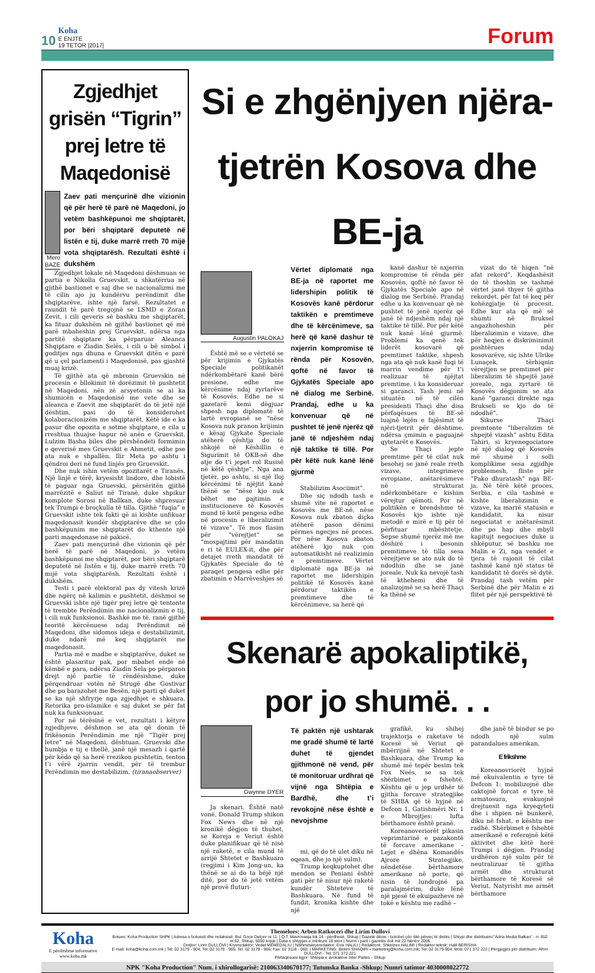10
Koha
E ENJTE
19 TETOR |2017|
Forum
Zgjedhjet grisën “Tigrin” prej letre të Maqedonisë
Mero BAZE
Zaev pati mençurinë dhe vizionin që për herë të parë në Maqedoni, jo vetëm bashkëpunoi me shqiptarët, por bëri shqiptarë deputetë në listën e tij, duke marrë rreth 70 mijë vota shqiptarësh. Rezultati është i dukshëm
Zgjedhjet lokale në Maqedoni dëshmuan se partia e Nikolla Gruevskit, u shkatërrua në gjithë bastionet e saj dhe se nacionalizmi me të cilin ajo ju kundërvu perëndimit dhe shqiptarëve, ishte një farsë. Rezultatet e raundit të parë tregojnë se LSMD e Zoran Zevit, i cili qeveris së bashku me shqiptarët, ka fituar dukshëm në gjithë bastionet që më parë mbaheshin prej Gruevskit, ndërsa nga partitë shqiptare ka përparuar Aleanca Shqiptare e Ziadin Selës, i cili u bë simbol i goditjes nga dhuna e Gruevskit ditën e parë që u çel parlamenti i Maqedonisë, pas gjashtë muaj krizë.
Të gjithë ata që mbronin Gruevskin në procesin e bllokimit të dorëzimit të pushtetit në Maqedoni, nën zë arsyetonin se ai ka shumicën e Maqedonisë me vete dhe se aleanca e Zaevit me shqiptarët do të jetë një dështim, pasi do të konsiderohet kolaboracionizëm me shqiptarët. Këtë ide e ka pasur dhe opozita e sotme shqiptare, e cila u rreshtua thuajse hapur në anën e Gruevskit. Lulzim Basha biles dhe përshëndeti formimin e qeverisë mes Gruevskit e Ahmetit, edhe pse ata nuk e shpallën. Ilir Meta po ashtu i qëndroi deri në fund linjës pro Gruevskit.
Dhe nuk ishin vetëm opozitarët e Tiranës. Një linjë e tërë, kryesisht lindore, dhe lobistë të paguar nga Gruevski, përsëritën gjithë marrëzitë e Saliut në Tiranë, duke shpikur komplote Sorosi në Ballkan, duke shpresuar tek Trumpi e broçkulla të tilla. Gjithë “fuqia” e Gruevskit ishte tek fakti që ai kishte unfikuar maqedonasit kundër shqiptarëve dhe se çdo bashkëpunim me shqiptarët do kthente një parti maqedonase në pakicë.
Zaev pati mençurinë dhe vizionin që për herë të parë në Maqedoni, jo vetëm bashkëpunoi me shqiptarët, por bëri shqiptarë deputetë në listën e tij, duke marrë rreth 70 mijë vota shqiptarësh. Rezultati është i dukshëm.
Testi i parë elektoral pas dy vitesh krizë dhe ngërç në kalimin e pushtetit, dëshmoi se Gruevski ishte një tigër prej letre që tentonte të trembte Perëndimin me nacionalizmin e tij, i cili nuk funksionoi. Bashkë me të, ranë gjithë teoritë kërcënuese ndaj Perëndimit në Maqedoni, dhe sidomos ideja e destabilizimit, duke ndarë më keq shqiptarët me maqedonasit.
Partia më e madhe e shqiptarëve, duket se është plasaritur pak, por mbahet ende në këmbë e para, ndërsa Ziadin Sela po përparon drejt një partie të rëndësishme, duke përqendruar votën në Strugë dhe Gostivar dhe po barazohet me Besën, një parti që duket se ka një shfryrje nga zgjedhjet e shkuara. Retorika pro-islamike e saj duket se për fat nuk ka funksionuar.
Por në tërësinë e vet, rezultati i këtyre zgjedhjeve, dëshmon se ata që donin të frikësonin Perëndimin me një “Tigër prej letre” në Maqedoni, dështuan. Gruevski dhe humbja e tij e thellë, janë një mesazh i qartë për këdo që sa herë rrezikon pushtetin, tenton t’i vërë zjarrin vendit, për të trembur Perëndimin me destabilizim. (tiranaobserver)
Si e zhgënjyen njëra-tjetrën Kosova dhe BE-ja
Augustin PALOKAJ
Është më se e vërtetë se për krijimin e Gjykatës Speciale politikanët ndërkombëtarë kanë bërë presione, edhe me kërcënime ndaj zyrtarëve të Kosovës. Edhe ne si gazetarë kemi dëgjuar shpesh nga diplomatë të lartë evropianë se “nëse Kosova nuk pranon krijimin e kësaj Gjykate Speciale atëherë çështja do të shkojë në Këshillin e Sigurimit të OKB-së dhe atje do t’i jepet rol Rusisë në këtë çështje”. Nga ana tjetër, po ashtu, si një lloj kërcënimi të njëjtit kanë thënë se “nëse kjo nuk bëhet me pajtimin e institucioneve të Kosovës mund të ketë pengesa edhe në procesin e liberalizimit të vizave”. Të mos flasim për “vërejtjet” se “mospajtimi për mandatin e ri të EULEX-it, dhe për detajet rreth mandatit të Gjykatës Speciale do të paraqet pengesa edhe për zbatimin e Marrëveshjes së
Vërtet diplomatë nga BE-ja në raportet me lidershipin politik të Kosovës kanë përdorur taktikën e premtimeve dhe të kërcënimeve, sa herë që kanë dashur të nxjerrin kompromise të rënda për Kosovën, qoftë në favor të Gjykatës Speciale apo në dialog me Serbinë. Prandaj, edhe u ka konvenuar që në pushtet të jenë njerëz që janë të ndjeshëm ndaj një taktike të tillë. Por për këtë nuk kanë lënë gjurmë
Stabilizim Asociimit”.
Dhe siç ndodh tash e shumë vite në raportet e Kosovës me BE-në, nëse Kosova nuk zbaton diçka atëherë pason dënimi përmes ngecjes në proces. Por nëse Kosova zbaton atëherë kjo nuk çon automatikisht në realizimin e premtimeve. Vërtet diplomatë nga BE-ja në raportet me lidershipin politikë të Kosovës kanë përdorur taktikën e premtimeve dhe të kërcënimeve, sa herë që
kanë dashur të nxjerrin kompromise të rënda për Kosovën, qoftë në favor të Gjykatës Speciale apo në dialog me Serbinë. Prandaj edhe u ka konvenuar që në pushtet të jenë njerëz që janë të ndjeshëm ndaj një taktike të tillë. Por për këtë nuk kanë lënë gjurmë. Problemi ka qenë tek liderët kosovarë që premtimet taktike, shpesh nga ata që nuk kanë fuqi të marrin vendime për t’i realizuar të njëjtat premtime, i ka konsideruar si garanci. Tash jemi në situatën në të cilën presidenti Thaçi dhe disa përfaqësues të BE-së luajnë lojën e fajësimit të njëri-tjetrit për dështime, ndërsa çmimin e paguajnë qytetarët e Kosovës.
Se Thaçi jepte premtime për të cilat nuk besohej se janë reale rreth vizave, integrimeve evropiane, anëtarësimeve në strukturat ndërkombëtare e kishim vërejtur qëmoti. Por në politikën e brendshme të Kosovës kjo ishte një metodë e mirë e tij për të përfituar mbështetje. Sepse shumë njerëz më me dëshirë i besonin premtimeve të tilla sesa vërejtjeve se ato nuk do të ndodhin dhe se janë joreale. Nuk ka nevojë tash të kthehemi dhe të analizojmë se sa herë Thaçi ka thënë se
vizat do të hiqen “në afat rekord”. Keqdashësit do të thoshin se tashmë vërtet janë thyer të gjitha rekordet, për fat të keq për kohëzgjatje të procesit. Edhe kur ata që më së shumti në Bruksel angazhoheshin për liberalizimin e vizave, dhe për heqjen e diskriminimit poshtërues ndaj kosovarëve, siç ishte Ulrike Lunaçek, tërhiqnin vërejtjen se premtimet për liberalizim të shpejtë janë joreale, nga zyrtarë të Kosovës dëgjonim se ata kanë “garanci direkte nga Brukseli se kjo do të ndodhë”.
Sikurse Thaçi premtonte “liberalizim të shpejtë vizash” ashtu Edita Tahiri, si kryenegociatore në një dialog që Kosovës më shumë i solli komplikime sesa zgjidhje problemesh, fliste për “Pako dhuratash” nga BE-ja. Në tërë këtë proces, Serbia, e cila tashmë e kishte liberalizimin e vizave, ka marrë statusin e kandidatit, ka nisur negociatat e anëtarësimit dhe po hap dhe mbyll kapitujt negociues duke u shkëputur, së bashku me Malin e Zi, nga vendet e tjera të rajonit të cilat tashmë kanë një status të kandidatit të dorës së dytë. Prandaj tash vetëm për Serbinë dhe për Malin e zi flitet për një perspektivë të
Skenarë apokaliptikë, por jo shumë. . .
Gwynne DYER
Ja skenari. Është natë vonë, Donald Trump shikon Fox News dhe në një kronikë dëgjon të thuhet, se Koreja e Veriut është duke planifikuar që të nisë një raketë, e cila mund të arrijë Shtetet e Bashkuara (regjimi i Kim Jong-un, ka thënë se ai do ta bëjë një ditë, por do të jetë vetëm një provë fluturi-
Të paktën një ushtarak me gradë shumë të lartë duhet të gjendet gjithmonë në vend, për të monitoruar urdhrat që vijnë nga Shtëpia e Bardhë, dhe t’i revokojnë nëse është e nevojshme
mi, që do të ulet diku në oqean, dhe jo një sulm).
Trump keqkuptohet dhe mendon se Peniani është gati për të nisur një raketë kundër Shteteve të Bashkuara. Në fund të fundit, kronika kishte dhe një
grafikë, ku shihej trajektorja e raketave të Koresë së Veriut që mbërrijnë në Shtetet e Bashkuara, dhe Trump ka shumë më tepër besim tek Fox Neës, se sa tek shërbimet e fshehtë. Kështu që u jep urdhër të gjitha forcave strategjike të SHBA që të hyjnë në Defcon 1, Gatishmëri Nr. 1 e Mbrojtjes: lufta bërthamore është pranë.
Koreanoveriorët pikasin veprimtarinë e pazakontë të forcave amerikane – Lejet e dhëna Komandës Ajrore Strategjike, nëndetëse bërthamore amerikane në porte, që nisin të lundrojnë pa paralajmërim, duke lënë një pjesë të ekuipazheve në tokë e kështu me radhë –
dhe janë të bindur se po ndodh një sulm parandalues amerikan.
E frikshme
Koreanovriorët hyjnë më ekuivalentin e tyre të Defcon 1: mobilizojnë dhe caktojnë forcat e tyre të armatosura, evakuojnë drejtuesit nga kryeqyteti dhe i shpien në bunkerë, diku në fshat, e kështu me radhë. Shërbimet e fshehtë amerikanë e referojnë këtë aktivitet dhe këtë herë Trumpi i dëgjon. Prandaj urdhëron një sulm për të neutralizuar të gjitha armët dhe strukturat bërthamore të Koresë së Veriut. Natyrisht me armët bërthamore
Koha
E përditshme informative
www.koha.mk
Themelues: Arben Ratkoceri dhe Lirim Dullovi
Botues: Koha Production SHPK | Adresa e botuesit dhe redaksisë: Bul. Goce Delçev nr.11, | Q.T. Mavrovasja lok.14 - përdhesë, Shkup | Gazetë ditore - botohet çdo ditë përveç të dielës | Shtypi dhe distribuimi:"Adria Media Balkan" - rr. 852 nr.62, Shkup, 5000 kopje | Data e shtypjes e mërkurë 18 tetor | Numri i parë i gazetës doli më 22 Nëntor 2006
Drejtor: Lirim DULLOVI | Kryeredaktor: Vedat MEMEDALIU | Ndihmëskryeredaktor: Evis HALILI | Redaktorë: Shkëlzen HALIMI | Redaktor teknik: Halil BERISHA
E-mail: koha@koha.com.mk | Tel: 02 3179 - 904; Tel: 02 3179 - 905; Tel: 02 3179 - 906; Fax: 02 3118 - 060; | MARKETING: Bekim SHAQIRI • marketing@koha.com.mk; Tel: 02 3179-904; Mob: 071 372 222 | Përgjegjës për distribuim: Afrim DULLOVI - Tel: 071 372 221
Përfaqësues ligjor: Shtëpia e avokatëve Inter Partes - Shkup
NPK "Koha Production" Num. i xhirollogarisë: 210063340670177; Tutunska Banka -Shkup; Numri tatimor 4030008022772